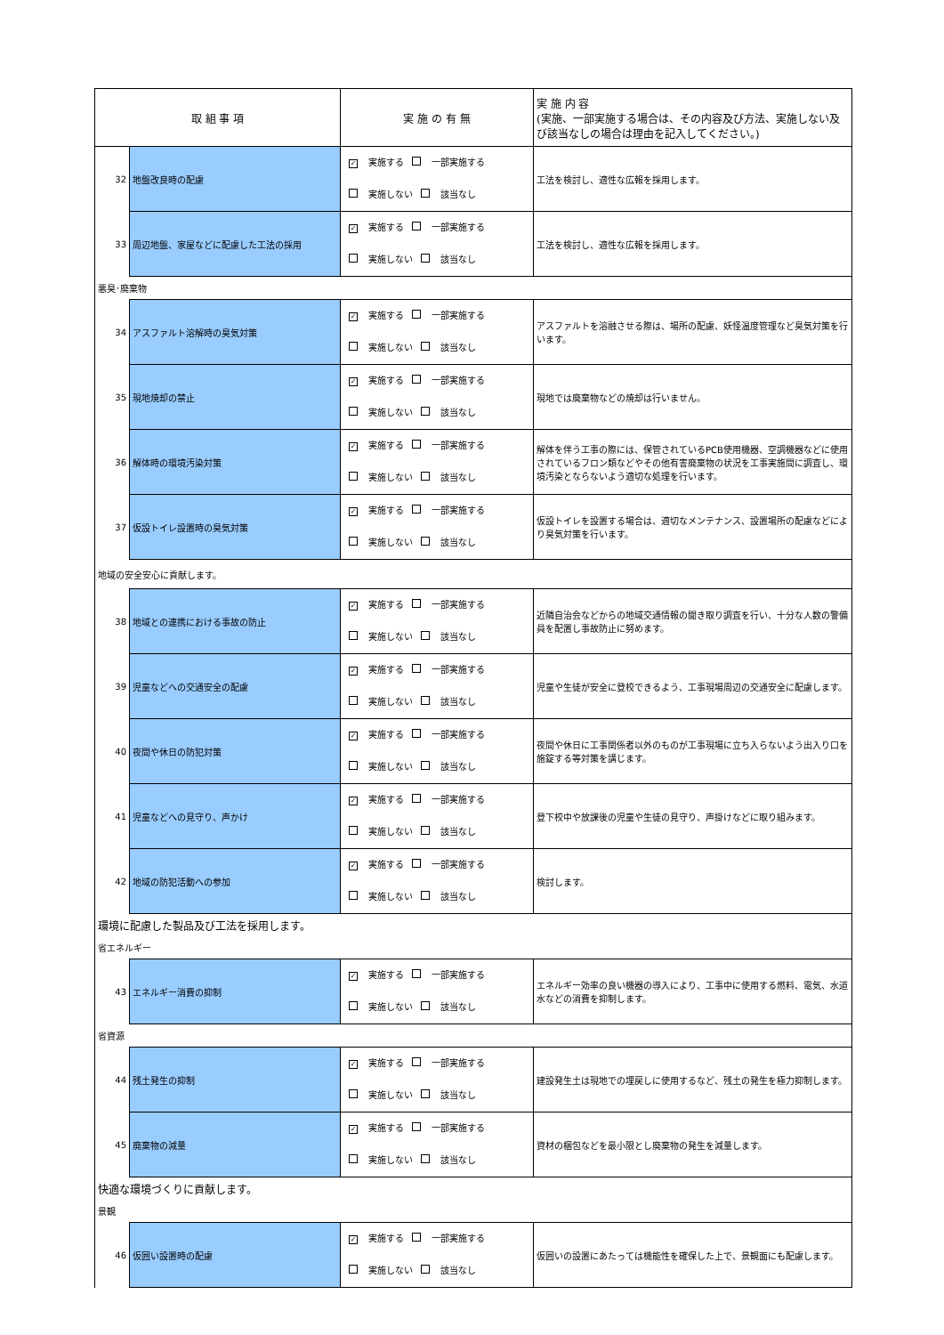| 取 組 事 項 | | 実 施 の 有 無 | 実 施 内 容 (実施、一部実施する場合は、その内容及び方法、実施しない及び該当なしの場合は理由を記入してください。) |
| --- | --- | --- | --- |
| 32 | 地盤改良時の配慮 | ✓ 実施する 一部実施する 実施しない 該当なし | 工法を検討し、適性な広報を採用します。 |
| 33 | 周辺地盤、家屋などに配慮した工法の採用 | ✓ 実施する 一部実施する 実施しない 該当なし | 工法を検討し、適性な広報を採用します。 |
| 悪臭･廃棄物 | | | |
| 34 | アスファルト溶解時の臭気対策 | ✓ 実施する 一部実施する 実施しない 該当なし | アスファルトを溶融させる際は、場所の配慮、妖怪温度管理など臭気対策を行います。 |
| 35 | 現地焼却の禁止 | ✓ 実施する 一部実施する 実施しない 該当なし | 現地では廃棄物などの焼却は行いません。 |
| 36 | 解体時の環境汚染対策 | ✓ 実施する 一部実施する 実施しない 該当なし | 解体を伴う工事の際には、保管されているPCB使用機器、空調機器などに使用されているフロン類などやその他有害廃棄物の状況を工事実施間に調査し、環境汚染とならないよう適切な処理を行います。 |
| 37 | 仮設トイレ設置時の臭気対策 | ✓ 実施する 一部実施する 実施しない 該当なし | 仮設トイレを設置する場合は、適切なメンテナンス、設置場所の配慮などにより臭気対策を行います。 |
| 地域の安全安心に貢献します。 | | | |
| 38 | 地域との連携における事故の防止 | ✓ 実施する 一部実施する 実施しない 該当なし | 近隣自治会などからの地域交通情報の聞き取り調査を行い、十分な人数の警備員を配置し事故防止に努めます。 |
| 39 | 児童などへの交通安全の配慮 | ✓ 実施する 一部実施する 実施しない 該当なし | 児童や生徒が安全に登校できるよう、工事現場周辺の交通安全に配慮します。 |
| 40 | 夜間や休日の防犯対策 | ✓ 実施する 一部実施する 実施しない 該当なし | 夜間や休日に工事関係者以外のものが工事現場に立ち入らないよう出入り口を施錠する等対策を講じます。 |
| 41 | 児童などへの見守り、声かけ | ✓ 実施する 一部実施する 実施しない 該当なし | 登下校中や放課後の児童や生徒の見守り、声掛けなどに取り組みます。 |
| 42 | 地域の防犯活動への参加 | ✓ 実施する 一部実施する 実施しない 該当なし | 検討します。 |
| 環境に配慮した製品及び工法を採用します。 | | | |
| 省エネルギー | | | |
| 43 | エネルギー消費の抑制 | ✓ 実施する 一部実施する 実施しない 該当なし | エネルギー効率の良い機器の導入により、工事中に使用する燃料、電気、水道水などの消費を抑制します。 |
| 省資源 | | | |
| 44 | 残土発生の抑制 | ✓ 実施する 一部実施する 実施しない 該当なし | 建設発生土は現地での埋戻しに使用するなど、残土の発生を極力抑制します。 |
| 45 | 廃棄物の減量 | ✓ 実施する 一部実施する 実施しない 該当なし | 資材の梱包などを最小限とし廃棄物の発生を減量します。 |
| 快適な環境づくりに貢献します。 | | | |
| 景観 | | | |
| 46 | 仮囲い設置時の配慮 | ✓ 実施する 一部実施する 実施しない 該当なし | 仮囲いの設置にあたっては機能性を確保した上で、景観面にも配慮します。 |